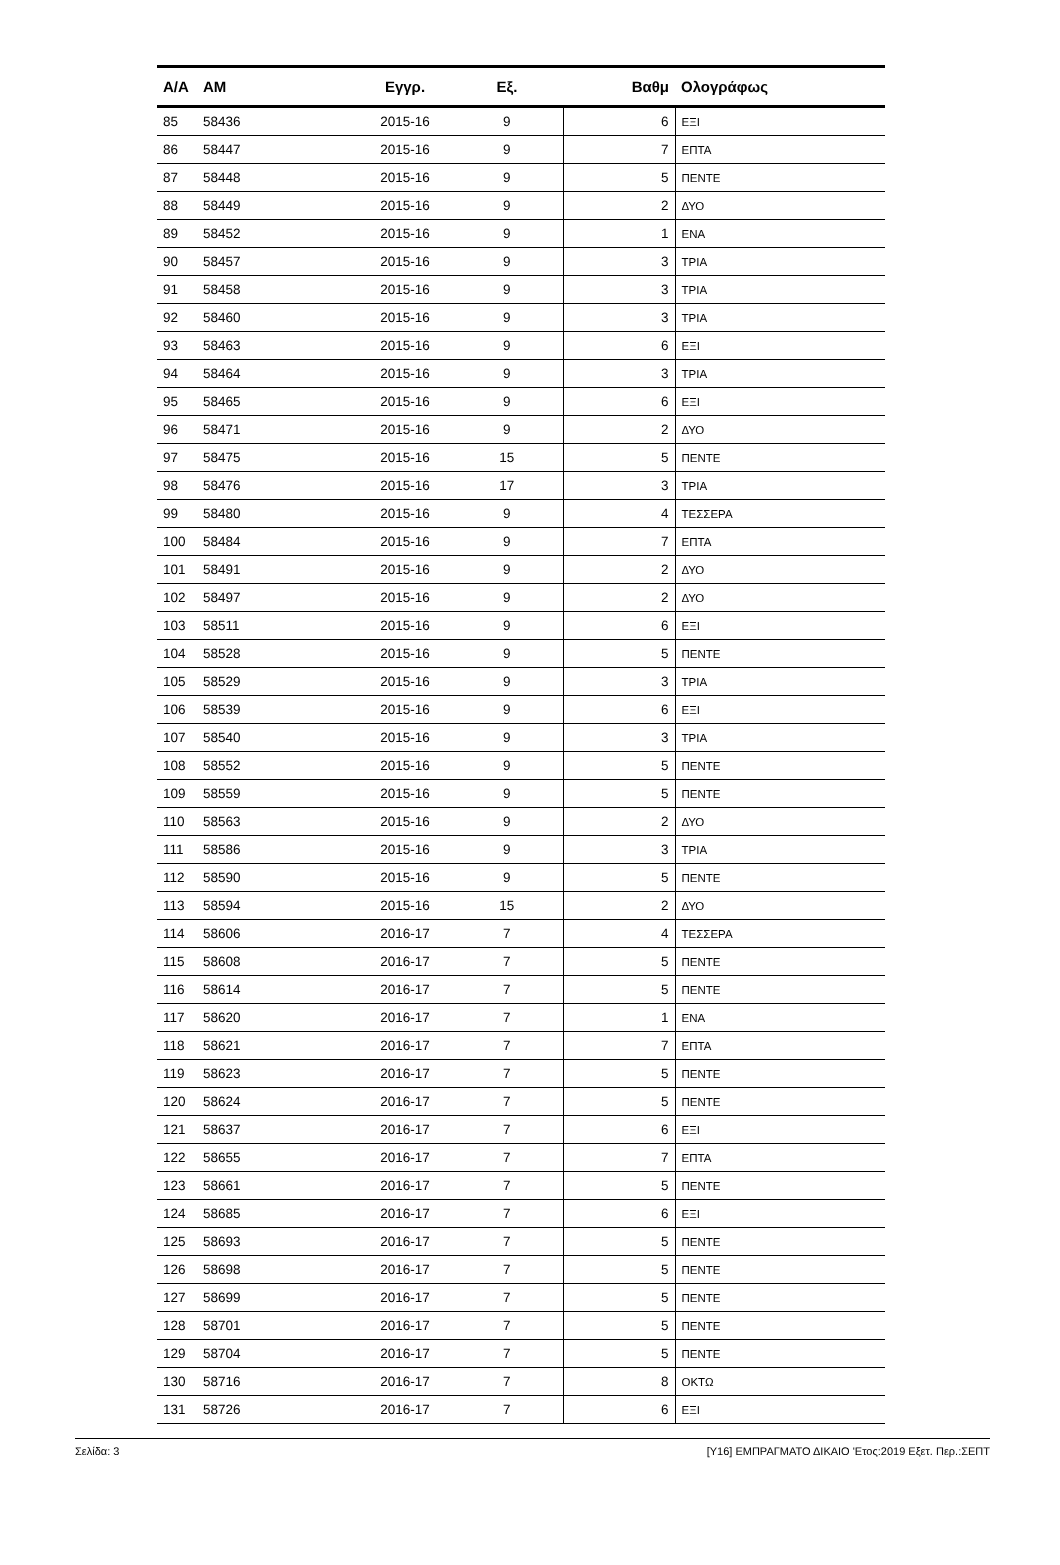| Α/Α | ΑΜ | Εγγρ. | Εξ. | Βαθμ | Ολογράφως |
| --- | --- | --- | --- | --- | --- |
| 85 | 58436 | 2015-16 | 9 | 6 | ΕΞΙ |
| 86 | 58447 | 2015-16 | 9 | 7 | ΕΠΤΑ |
| 87 | 58448 | 2015-16 | 9 | 5 | ΠΕΝΤΕ |
| 88 | 58449 | 2015-16 | 9 | 2 | ΔΥΟ |
| 89 | 58452 | 2015-16 | 9 | 1 | ΕΝΑ |
| 90 | 58457 | 2015-16 | 9 | 3 | ΤΡΙΑ |
| 91 | 58458 | 2015-16 | 9 | 3 | ΤΡΙΑ |
| 92 | 58460 | 2015-16 | 9 | 3 | ΤΡΙΑ |
| 93 | 58463 | 2015-16 | 9 | 6 | ΕΞΙ |
| 94 | 58464 | 2015-16 | 9 | 3 | ΤΡΙΑ |
| 95 | 58465 | 2015-16 | 9 | 6 | ΕΞΙ |
| 96 | 58471 | 2015-16 | 9 | 2 | ΔΥΟ |
| 97 | 58475 | 2015-16 | 15 | 5 | ΠΕΝΤΕ |
| 98 | 58476 | 2015-16 | 17 | 3 | ΤΡΙΑ |
| 99 | 58480 | 2015-16 | 9 | 4 | ΤΕΣΣΕΡΑ |
| 100 | 58484 | 2015-16 | 9 | 7 | ΕΠΤΑ |
| 101 | 58491 | 2015-16 | 9 | 2 | ΔΥΟ |
| 102 | 58497 | 2015-16 | 9 | 2 | ΔΥΟ |
| 103 | 58511 | 2015-16 | 9 | 6 | ΕΞΙ |
| 104 | 58528 | 2015-16 | 9 | 5 | ΠΕΝΤΕ |
| 105 | 58529 | 2015-16 | 9 | 3 | ΤΡΙΑ |
| 106 | 58539 | 2015-16 | 9 | 6 | ΕΞΙ |
| 107 | 58540 | 2015-16 | 9 | 3 | ΤΡΙΑ |
| 108 | 58552 | 2015-16 | 9 | 5 | ΠΕΝΤΕ |
| 109 | 58559 | 2015-16 | 9 | 5 | ΠΕΝΤΕ |
| 110 | 58563 | 2015-16 | 9 | 2 | ΔΥΟ |
| 111 | 58586 | 2015-16 | 9 | 3 | ΤΡΙΑ |
| 112 | 58590 | 2015-16 | 9 | 5 | ΠΕΝΤΕ |
| 113 | 58594 | 2015-16 | 15 | 2 | ΔΥΟ |
| 114 | 58606 | 2016-17 | 7 | 4 | ΤΕΣΣΕΡΑ |
| 115 | 58608 | 2016-17 | 7 | 5 | ΠΕΝΤΕ |
| 116 | 58614 | 2016-17 | 7 | 5 | ΠΕΝΤΕ |
| 117 | 58620 | 2016-17 | 7 | 1 | ΕΝΑ |
| 118 | 58621 | 2016-17 | 7 | 7 | ΕΠΤΑ |
| 119 | 58623 | 2016-17 | 7 | 5 | ΠΕΝΤΕ |
| 120 | 58624 | 2016-17 | 7 | 5 | ΠΕΝΤΕ |
| 121 | 58637 | 2016-17 | 7 | 6 | ΕΞΙ |
| 122 | 58655 | 2016-17 | 7 | 7 | ΕΠΤΑ |
| 123 | 58661 | 2016-17 | 7 | 5 | ΠΕΝΤΕ |
| 124 | 58685 | 2016-17 | 7 | 6 | ΕΞΙ |
| 125 | 58693 | 2016-17 | 7 | 5 | ΠΕΝΤΕ |
| 126 | 58698 | 2016-17 | 7 | 5 | ΠΕΝΤΕ |
| 127 | 58699 | 2016-17 | 7 | 5 | ΠΕΝΤΕ |
| 128 | 58701 | 2016-17 | 7 | 5 | ΠΕΝΤΕ |
| 129 | 58704 | 2016-17 | 7 | 5 | ΠΕΝΤΕ |
| 130 | 58716 | 2016-17 | 7 | 8 | ΟΚΤΩ |
| 131 | 58726 | 2016-17 | 7 | 6 | ΕΞΙ |
Σελίδα: 3 [Υ16] ΕΜΠΡΑΓΜΑΤΟ ΔΙΚΑΙΟ 'Ετος:2019 Εξετ. Περ.:ΣΕΠΤ